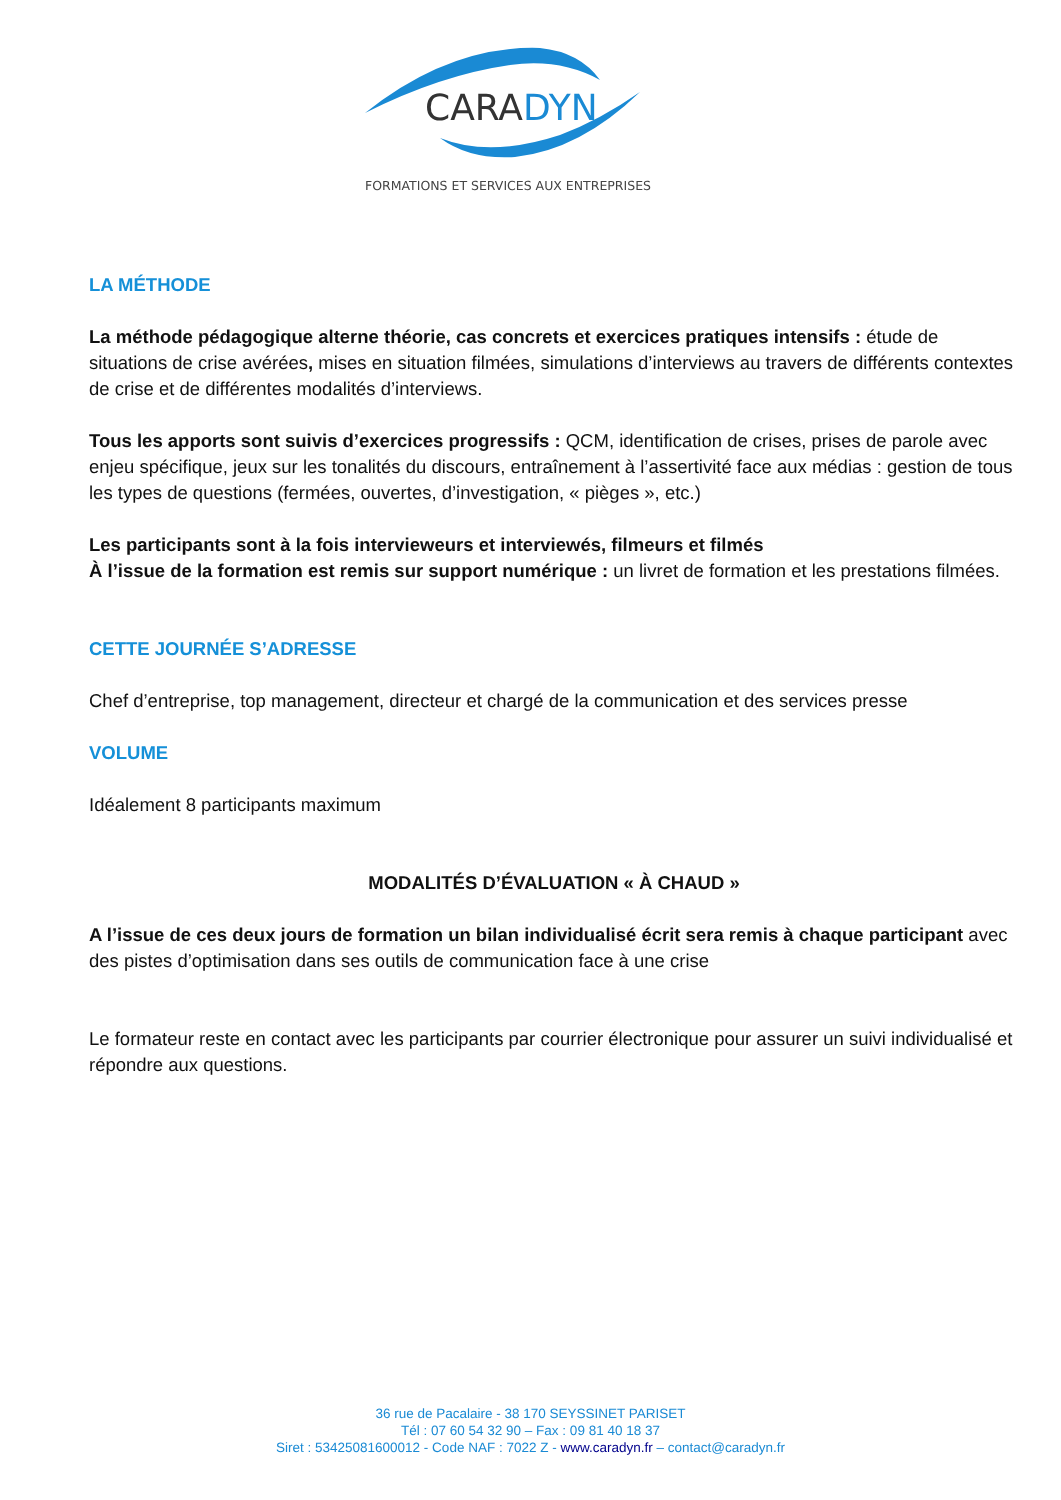CARADYN
FORMATIONS ET SERVICES AUX ENTREPRISES
LA MÉTHODE
La méthode pédagogique alterne théorie, cas concrets et exercices pratiques intensifs : étude de situations de crise avérées, mises en situation filmées, simulations d’interviews au travers de différents contextes de crise et de différentes modalités d’interviews.
Tous les apports sont suivis d’exercices progressifs : QCM, identification de crises, prises de parole avec enjeu spécifique, jeux sur les tonalités du discours, entraînement à l’assertivité face aux médias : gestion de tous les types de questions (fermées, ouvertes, d’investigation, « pièges », etc.)
Les participants sont à la fois intervieweurs et interviewés, filmeurs et filmés
À l’issue de la formation est remis sur support numérique : un livret de formation et les prestations filmées.
CETTE JOURNÉE S’ADRESSE
Chef d’entreprise, top management, directeur et chargé de la communication et des services presse
VOLUME
Idéalement 8 participants maximum
MODALITÉS D’ÉVALUATION « À CHAUD »
A l’issue de ces deux jours de formation un bilan individualisé écrit sera remis à chaque participant avec des pistes d’optimisation dans ses outils de communication face à une crise
Le formateur reste en contact avec les participants par courrier électronique pour assurer un suivi individualisé et répondre aux questions.
36 rue de Pacalaire - 38 170 SEYSSINET PARISET
Tél : 07 60 54 32 90 – Fax : 09 81 40 18 37
Siret : 53425081600012 - Code NAF : 7022 Z - www.caradyn.fr – contact@caradyn.fr